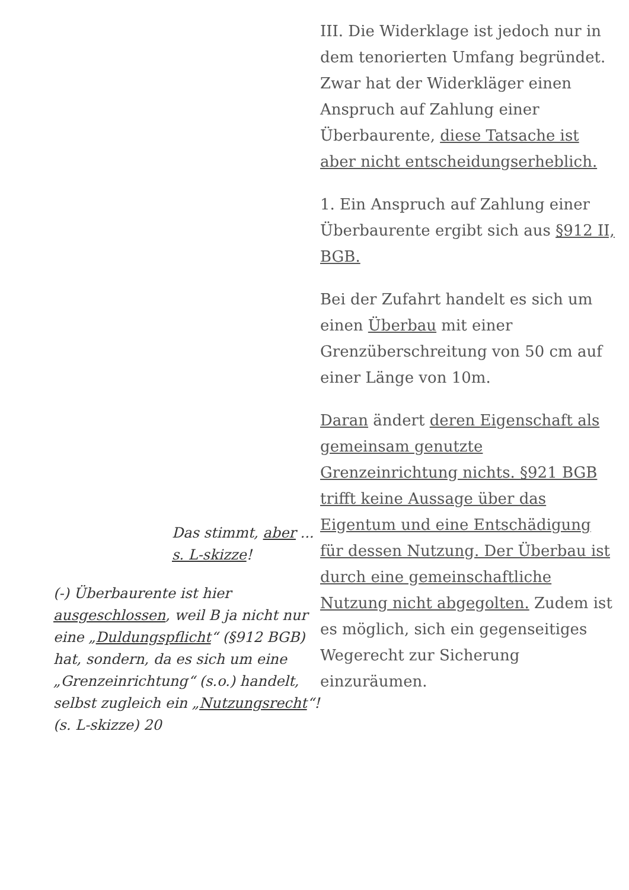Das stimmt, aber ...
s. L-skizze!
(-) Überbaurente ist hier ausgeschlossen, weil B ja nicht nur eine „Duldungspflicht“ (§912 BGB) hat, sondern, da es sich um eine „Grenzeinrichtung“ (s.o.) handelt, selbst zugleich ein „Nutzungsrecht“! (s. L-skizze) 20
III. Die Widerklage ist jedoch nur in dem tenorierten Umfang begründet. Zwar hat der Widerkläger einen Anspruch auf Zahlung einer Überbaurente, diese Tatsache ist aber nicht entscheidungserheblich.
1. Ein Anspruch auf Zahlung einer Überbaurente ergibt sich aus §912 II, BGB.
Bei der Zufahrt handelt es sich um einen Überbau mit einer Grenzüberschreitung von 50 cm auf einer Länge von 10m.
Daran ändert deren Eigenschaft als gemeinsam genutzte Grenzeinrichtung nichts. §921 BGB trifft keine Aussage über das Eigentum und eine Entschädigung für dessen Nutzung. Der Überbau ist durch eine gemeinschaftliche Nutzung nicht abgegolten. Zudem ist es möglich, sich ein gegenseitiges Wegerecht zur Sicherung einzuräumen.